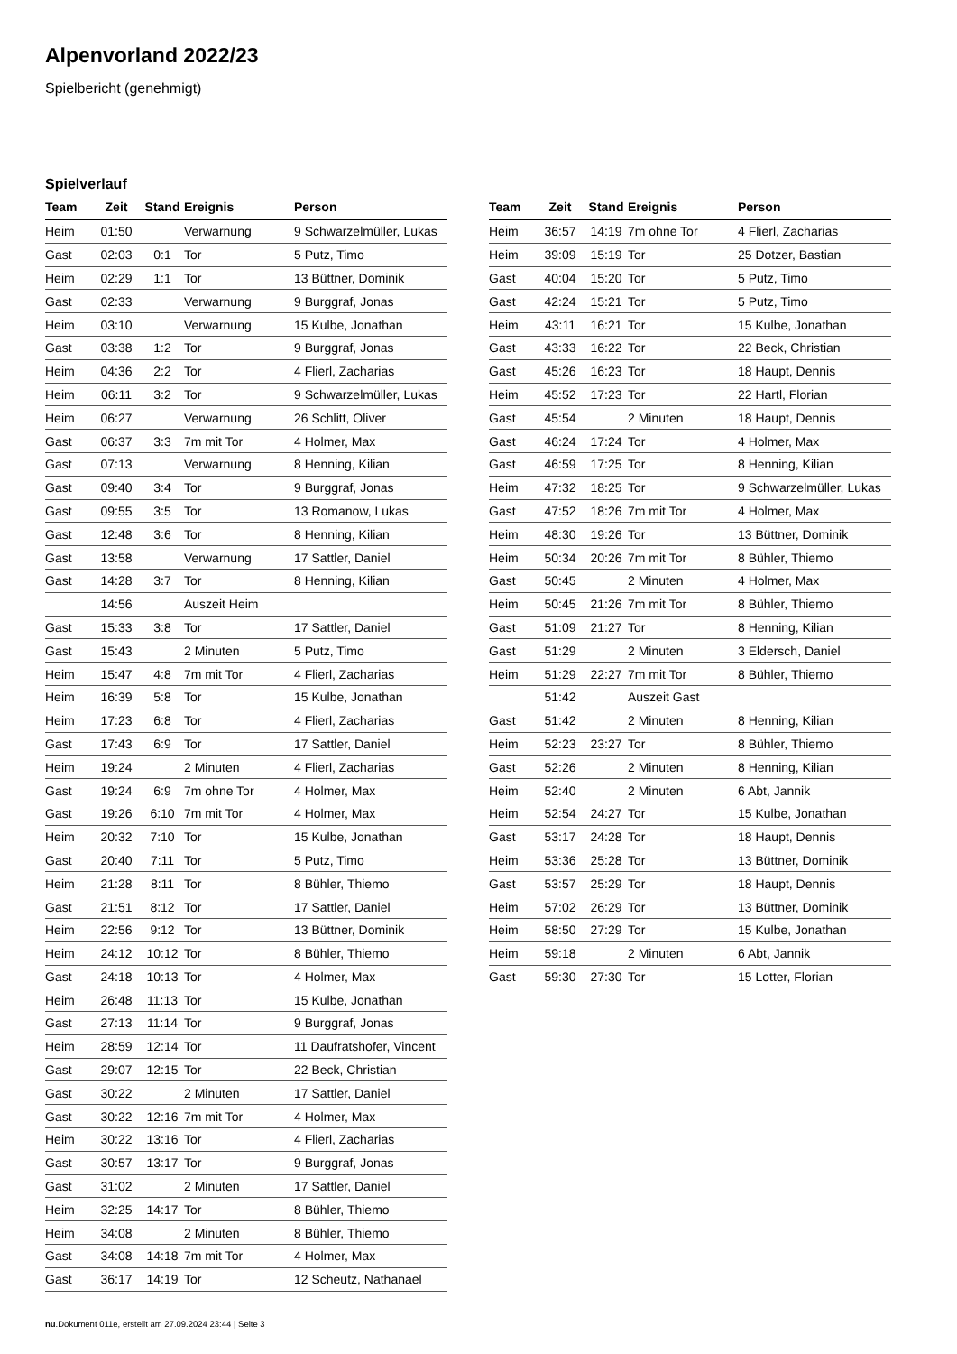Alpenvorland 2022/23
Spielbericht (genehmigt)
Spielverlauf
| Team | Zeit | Stand | Ereignis | Person |
| --- | --- | --- | --- | --- |
| Heim | 01:50 | | Verwarnung | 9 Schwarzelmüller, Lukas |
| Gast | 02:03 | 0:1 | Tor | 5 Putz, Timo |
| Heim | 02:29 | 1:1 | Tor | 13 Büttner, Dominik |
| Gast | 02:33 | | Verwarnung | 9 Burggraf, Jonas |
| Heim | 03:10 | | Verwarnung | 15 Kulbe, Jonathan |
| Gast | 03:38 | 1:2 | Tor | 9 Burggraf, Jonas |
| Heim | 04:36 | 2:2 | Tor | 4 Flierl, Zacharias |
| Heim | 06:11 | 3:2 | Tor | 9 Schwarzelmüller, Lukas |
| Heim | 06:27 | | Verwarnung | 26 Schlitt, Oliver |
| Gast | 06:37 | 3:3 | 7m mit Tor | 4 Holmer, Max |
| Gast | 07:13 | | Verwarnung | 8 Henning, Kilian |
| Gast | 09:40 | 3:4 | Tor | 9 Burggraf, Jonas |
| Gast | 09:55 | 3:5 | Tor | 13 Romanow, Lukas |
| Gast | 12:48 | 3:6 | Tor | 8 Henning, Kilian |
| Gast | 13:58 | | Verwarnung | 17 Sattler, Daniel |
| Gast | 14:28 | 3:7 | Tor | 8 Henning, Kilian |
| | 14:56 | | Auszeit Heim | |
| Gast | 15:33 | 3:8 | Tor | 17 Sattler, Daniel |
| Gast | 15:43 | | 2 Minuten | 5 Putz, Timo |
| Heim | 15:47 | 4:8 | 7m mit Tor | 4 Flierl, Zacharias |
| Heim | 16:39 | 5:8 | Tor | 15 Kulbe, Jonathan |
| Heim | 17:23 | 6:8 | Tor | 4 Flierl, Zacharias |
| Gast | 17:43 | 6:9 | Tor | 17 Sattler, Daniel |
| Heim | 19:24 | | 2 Minuten | 4 Flierl, Zacharias |
| Gast | 19:24 | 6:9 | 7m ohne Tor | 4 Holmer, Max |
| Gast | 19:26 | 6:10 | 7m mit Tor | 4 Holmer, Max |
| Heim | 20:32 | 7:10 | Tor | 15 Kulbe, Jonathan |
| Gast | 20:40 | 7:11 | Tor | 5 Putz, Timo |
| Heim | 21:28 | 8:11 | Tor | 8 Bühler, Thiemo |
| Gast | 21:51 | 8:12 | Tor | 17 Sattler, Daniel |
| Heim | 22:56 | 9:12 | Tor | 13 Büttner, Dominik |
| Heim | 24:12 | 10:12 | Tor | 8 Bühler, Thiemo |
| Gast | 24:18 | 10:13 | Tor | 4 Holmer, Max |
| Heim | 26:48 | 11:13 | Tor | 15 Kulbe, Jonathan |
| Gast | 27:13 | 11:14 | Tor | 9 Burggraf, Jonas |
| Heim | 28:59 | 12:14 | Tor | 11 Daufratshofer, Vincent |
| Gast | 29:07 | 12:15 | Tor | 22 Beck, Christian |
| Gast | 30:22 | | 2 Minuten | 17 Sattler, Daniel |
| Gast | 30:22 | 12:16 | 7m mit Tor | 4 Holmer, Max |
| Heim | 30:22 | 13:16 | Tor | 4 Flierl, Zacharias |
| Gast | 30:57 | 13:17 | Tor | 9 Burggraf, Jonas |
| Gast | 31:02 | | 2 Minuten | 17 Sattler, Daniel |
| Heim | 32:25 | 14:17 | Tor | 8 Bühler, Thiemo |
| Heim | 34:08 | | 2 Minuten | 8 Bühler, Thiemo |
| Gast | 34:08 | 14:18 | 7m mit Tor | 4 Holmer, Max |
| Gast | 36:17 | 14:19 | Tor | 12 Scheutz, Nathanael |
| Team | Zeit | Stand | Ereignis | Person |
| --- | --- | --- | --- | --- |
| Heim | 36:57 | 14:19 | 7m ohne Tor | 4 Flierl, Zacharias |
| Heim | 39:09 | 15:19 | Tor | 25 Dotzer, Bastian |
| Gast | 40:04 | 15:20 | Tor | 5 Putz, Timo |
| Gast | 42:24 | 15:21 | Tor | 5 Putz, Timo |
| Heim | 43:11 | 16:21 | Tor | 15 Kulbe, Jonathan |
| Gast | 43:33 | 16:22 | Tor | 22 Beck, Christian |
| Gast | 45:26 | 16:23 | Tor | 18 Haupt, Dennis |
| Heim | 45:52 | 17:23 | Tor | 22 Hartl, Florian |
| Gast | 45:54 | | 2 Minuten | 18 Haupt, Dennis |
| Gast | 46:24 | 17:24 | Tor | 4 Holmer, Max |
| Gast | 46:59 | 17:25 | Tor | 8 Henning, Kilian |
| Heim | 47:32 | 18:25 | Tor | 9 Schwarzelmüller, Lukas |
| Gast | 47:52 | 18:26 | 7m mit Tor | 4 Holmer, Max |
| Heim | 48:30 | 19:26 | Tor | 13 Büttner, Dominik |
| Heim | 50:34 | 20:26 | 7m mit Tor | 8 Bühler, Thiemo |
| Gast | 50:45 | | 2 Minuten | 4 Holmer, Max |
| Heim | 50:45 | 21:26 | 7m mit Tor | 8 Bühler, Thiemo |
| Gast | 51:09 | 21:27 | Tor | 8 Henning, Kilian |
| Gast | 51:29 | | 2 Minuten | 3 Eldersch, Daniel |
| Heim | 51:29 | 22:27 | 7m mit Tor | 8 Bühler, Thiemo |
| | 51:42 | | Auszeit Gast | |
| Gast | 51:42 | | 2 Minuten | 8 Henning, Kilian |
| Heim | 52:23 | 23:27 | Tor | 8 Bühler, Thiemo |
| Gast | 52:26 | | 2 Minuten | 8 Henning, Kilian |
| Heim | 52:40 | | 2 Minuten | 6 Abt, Jannik |
| Heim | 52:54 | 24:27 | Tor | 15 Kulbe, Jonathan |
| Gast | 53:17 | 24:28 | Tor | 18 Haupt, Dennis |
| Heim | 53:36 | 25:28 | Tor | 13 Büttner, Dominik |
| Gast | 53:57 | 25:29 | Tor | 18 Haupt, Dennis |
| Heim | 57:02 | 26:29 | Tor | 13 Büttner, Dominik |
| Heim | 58:50 | 27:29 | Tor | 15 Kulbe, Jonathan |
| Heim | 59:18 | | 2 Minuten | 6 Abt, Jannik |
| Gast | 59:30 | 27:30 | Tor | 15 Lotter, Florian |
nu.Dokument 011e, erstellt am 27.09.2024 23:44 | Seite 3